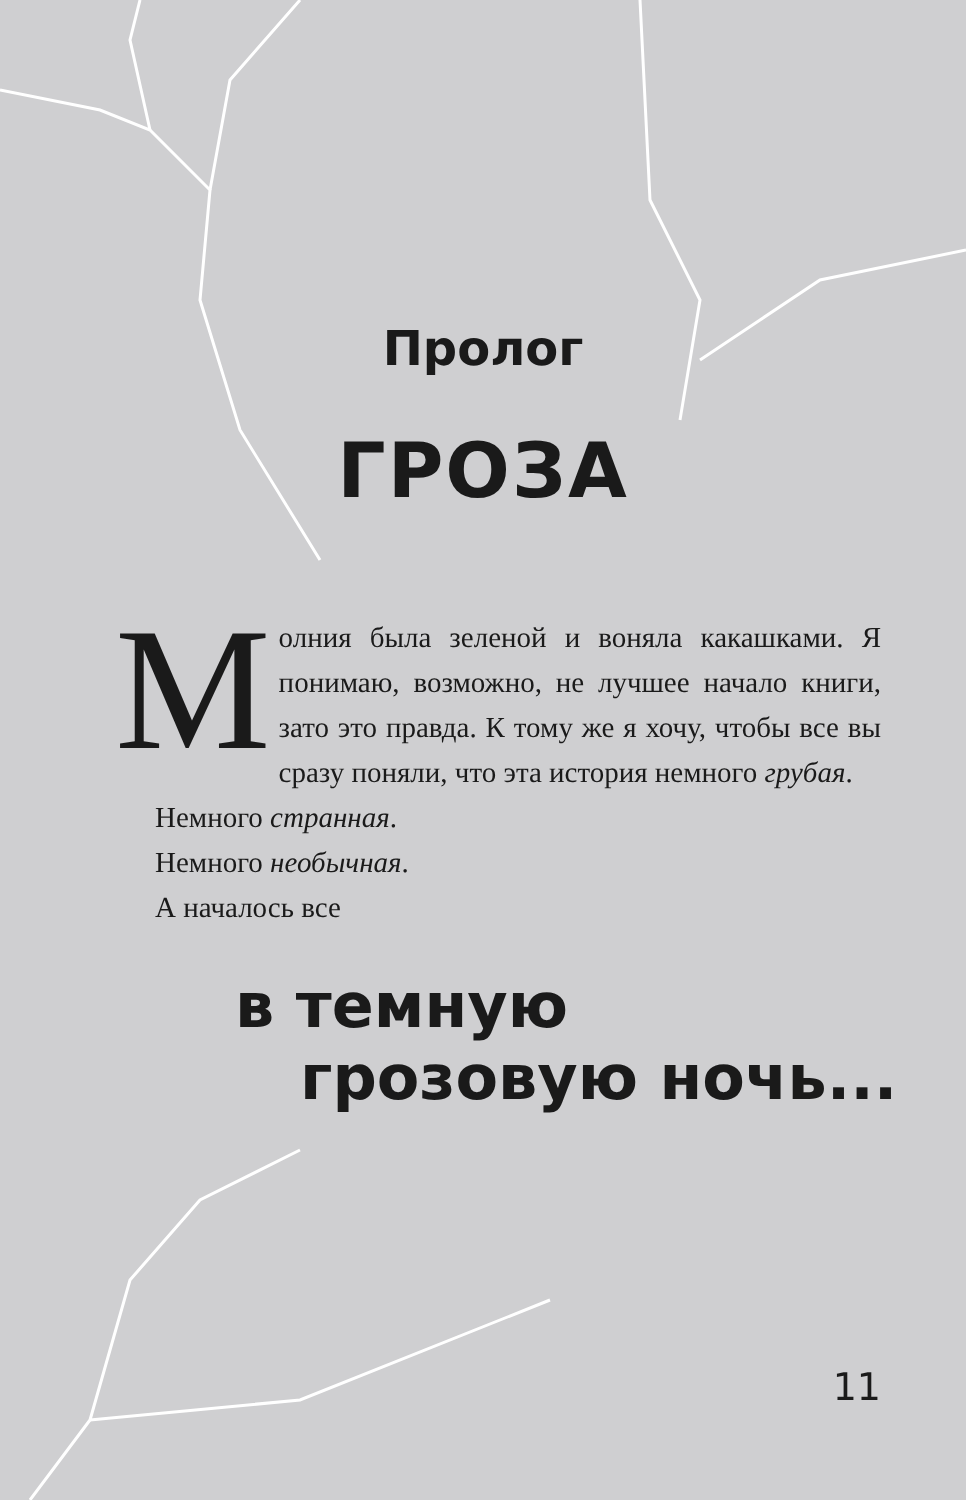Пролог
ГРОЗА
Молния была зеленой и воняла какашками. Я понимаю, возможно, не лучшее начало книги, зато это правда. К тому же я хочу, чтобы все вы сразу поняли, что эта история немного грубая.
Немного странная.
Немного необычная.
А началось все
в темную
грозовую ночь...
11